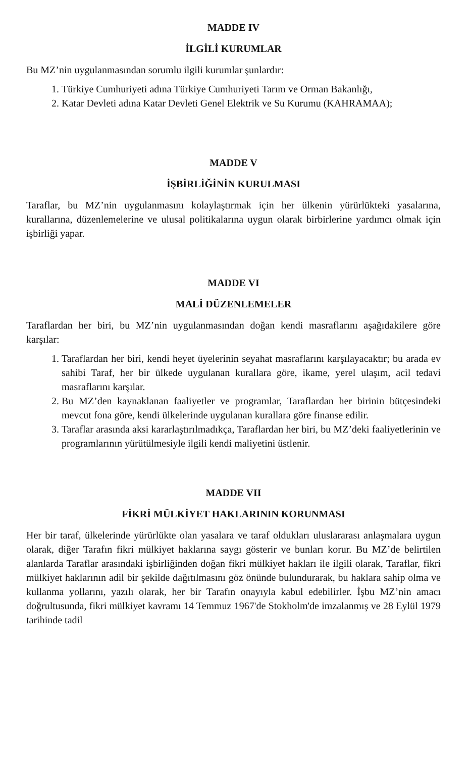MADDE IV
İLGİLİ KURUMLAR
Bu MZ’nin uygulanmasından sorumlu ilgili kurumlar şunlardır:
1. Türkiye Cumhuriyeti adına Türkiye Cumhuriyeti Tarım ve Orman Bakanlığı,
2. Katar Devleti adına Katar Devleti Genel Elektrik ve Su Kurumu (KAHRAMAA);
MADDE V
İŞBİRLİĞİNİN KURULMASI
Taraflar, bu MZ’nin uygulanmasını kolaylaştırmak için her ülkenin yürürlükteki yasalarına, kurallarına, düzenlemelerine ve ulusal politikalarına uygun olarak birbirlerine yardımcı olmak için işbirliği yapar.
MADDE VI
MALİ DÜZENLEMELER
Taraflardan her biri, bu MZ’nin uygulanmasından doğan kendi masraflarını aşağıdakilere göre karşılar:
1. Taraflardan her biri, kendi heyet üyelerinin seyahat masraflarını karşılayacaktır; bu arada ev sahibi Taraf, her bir ülkede uygulanan kurallara göre, ikame, yerel ulaşım, acil tedavi masraflarını karşılar.
2. Bu MZ’den kaynaklanan faaliyetler ve programlar, Taraflardan her birinin bütçesindeki mevcut fona göre, kendi ülkelerinde uygulanan kurallara göre finanse edilir.
3. Taraflar arasında aksi kararlaştırılmadıkça, Taraflardan her biri, bu MZ’deki faaliyetlerinin ve programlarının yürütülmesiyle ilgili kendi maliyetini üstlenir.
MADDE VII
FİKRİ MÜLKİYET HAKLARININ KORUNMASI
Her bir taraf, ülkelerinde yürürlükte olan yasalara ve taraf oldukları uluslararası anlaşmalara uygun olarak, diğer Tarafın fikri mülkiyet haklarına saygı gösterir ve bunları korur. Bu MZ’de belirtilen alanlarda Taraflar arasındaki işbirliğinden doğan fikri mülkiyet hakları ile ilgili olarak, Taraflar, fikri mülkiyet haklarının adil bir şekilde dağıtılmasını göz önünde bulundurarak, bu haklara sahip olma ve kullanma yollarını, yazılı olarak, her bir Tarafın onayıyla kabul edebilirler. İşbu MZ’nin amacı doğrultusunda, fikri mülkiyet kavramı 14 Temmuz 1967'de Stokholm'de imzalanmış ve 28 Eylül 1979 tarihinde tadil